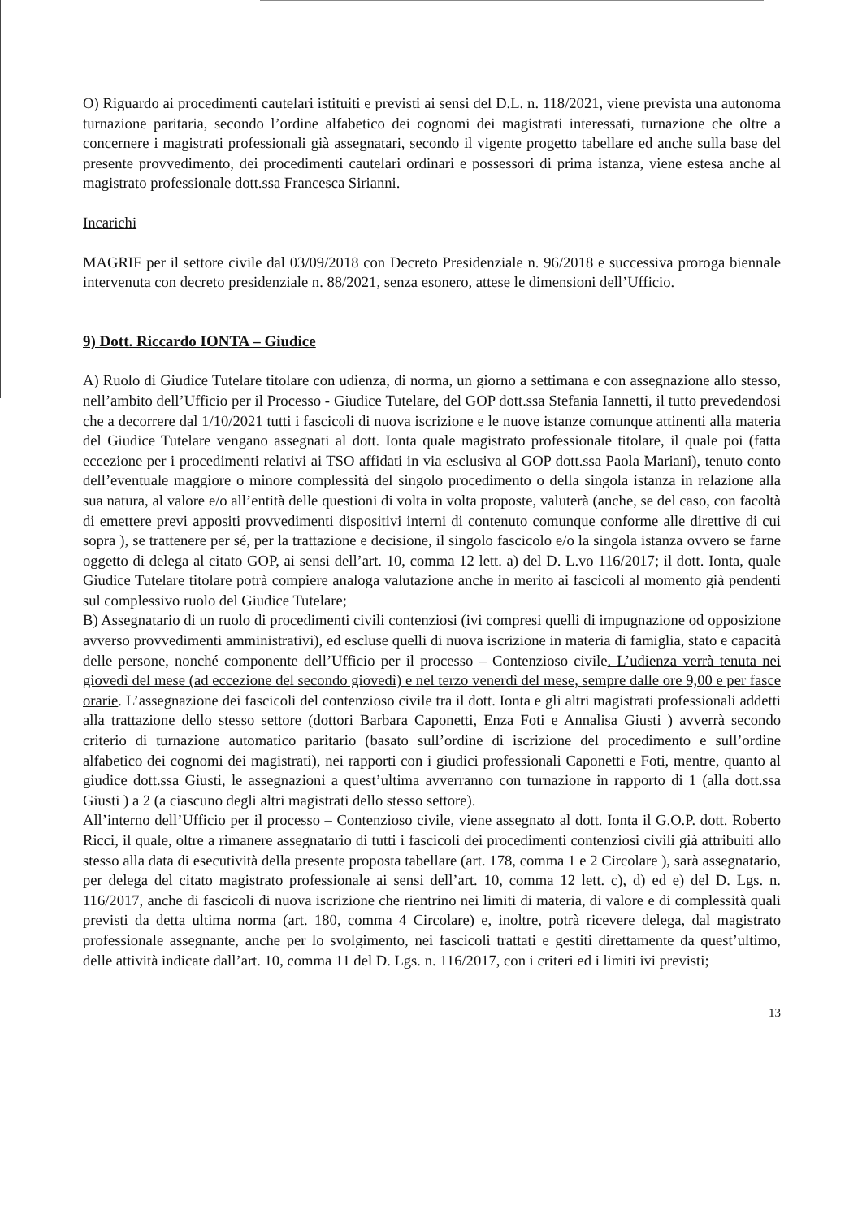O) Riguardo ai procedimenti cautelari istituiti e previsti ai sensi del D.L. n. 118/2021, viene prevista una autonoma turnazione paritaria, secondo l’ordine alfabetico dei cognomi dei magistrati interessati, turnazione che oltre a concernere i magistrati professionali già assegnatari, secondo il vigente progetto tabellare ed anche sulla base del presente provvedimento, dei procedimenti cautelari ordinari e possessori di prima istanza, viene estesa anche al magistrato professionale dott.ssa Francesca Sirianni.
Incarichi
MAGRIF per il settore civile dal 03/09/2018 con Decreto Presidenziale n. 96/2018 e successiva proroga biennale intervenuta con decreto presidenziale n. 88/2021, senza esonero, attese le dimensioni dell’Ufficio.
9) Dott. Riccardo IONTA – Giudice
A) Ruolo di Giudice Tutelare titolare con udienza, di norma, un giorno a settimana e con assegnazione allo stesso, nell’ambito dell’Ufficio per il Processo - Giudice Tutelare, del GOP dott.ssa Stefania Iannetti, il tutto prevedendosi che a decorrere dal 1/10/2021 tutti i fascicoli di nuova iscrizione e le nuove istanze comunque attinenti alla materia del Giudice Tutelare vengano assegnati al dott. Ionta quale magistrato professionale titolare, il quale poi (fatta eccezione per i procedimenti relativi ai TSO affidati in via esclusiva al GOP dott.ssa Paola Mariani), tenuto conto dell’eventuale maggiore o minore complessità del singolo procedimento o della singola istanza in relazione alla sua natura, al valore e/o all’entità delle questioni di volta in volta proposte, valuterà (anche, se del caso, con facoltà di emettere previ appositi provvedimenti dispositivi interni di contenuto comunque conforme alle direttive di cui sopra ), se trattenere per sé, per la trattazione e decisione, il singolo fascicolo e/o la singola istanza ovvero se farne oggetto di delega al citato GOP, ai sensi dell’art. 10, comma 12 lett. a) del D. L.vo 116/2017; il dott. Ionta, quale Giudice Tutelare titolare potrà compiere analoga valutazione anche in merito ai fascicoli al momento già pendenti sul complessivo ruolo del Giudice Tutelare;
B) Assegnatario di un ruolo di procedimenti civili contenziosi (ivi compresi quelli di impugnazione od opposizione avverso provvedimenti amministrativi), ed escluse quelli di nuova iscrizione in materia di famiglia, stato e capacità delle persone, nonché componente dell’Ufficio per il processo – Contenzioso civile. L’udienza verrà tenuta nei giovedì del mese (ad eccezione del secondo giovedì) e nel terzo venerdì del mese, sempre dalle ore 9,00 e per fasce orarie. L’assegnazione dei fascicoli del contenzioso civile tra il dott. Ionta e gli altri magistrati professionali addetti alla trattazione dello stesso settore (dottori Barbara Caponetti, Enza Foti e Annalisa Giusti ) avverrà secondo criterio di turnazione automatico paritario (basato sull’ordine di iscrizione del procedimento e sull’ordine alfabetico dei cognomi dei magistrati), nei rapporti con i giudici professionali Caponetti e Foti, mentre, quanto al giudice dott.ssa Giusti, le assegnazioni a quest’ultima avverranno con turnazione in rapporto di 1 (alla dott.ssa Giusti ) a 2 (a ciascuno degli altri magistrati dello stesso settore).
All’interno dell’Ufficio per il processo – Contenzioso civile, viene assegnato al dott. Ionta il G.O.P. dott. Roberto Ricci, il quale, oltre a rimanere assegnatario di tutti i fascicoli dei procedimenti contenziosi civili già attribuiti allo stesso alla data di esecutività della presente proposta tabellare (art. 178, comma 1 e 2 Circolare ), sarà assegnatario, per delega del citato magistrato professionale ai sensi dell’art. 10, comma 12 lett. c), d) ed e) del D. Lgs. n. 116/2017, anche di fascicoli di nuova iscrizione che rientrino nei limiti di materia, di valore e di complessità quali previsti da detta ultima norma (art. 180, comma 4 Circolare) e, inoltre, potrà ricevere delega, dal magistrato professionale assegnante, anche per lo svolgimento, nei fascicoli trattati e gestiti direttamente da quest’ultimo, delle attività indicate dall’art. 10, comma 11 del D. Lgs. n. 116/2017, con i criteri ed i limiti ivi previsti;
13